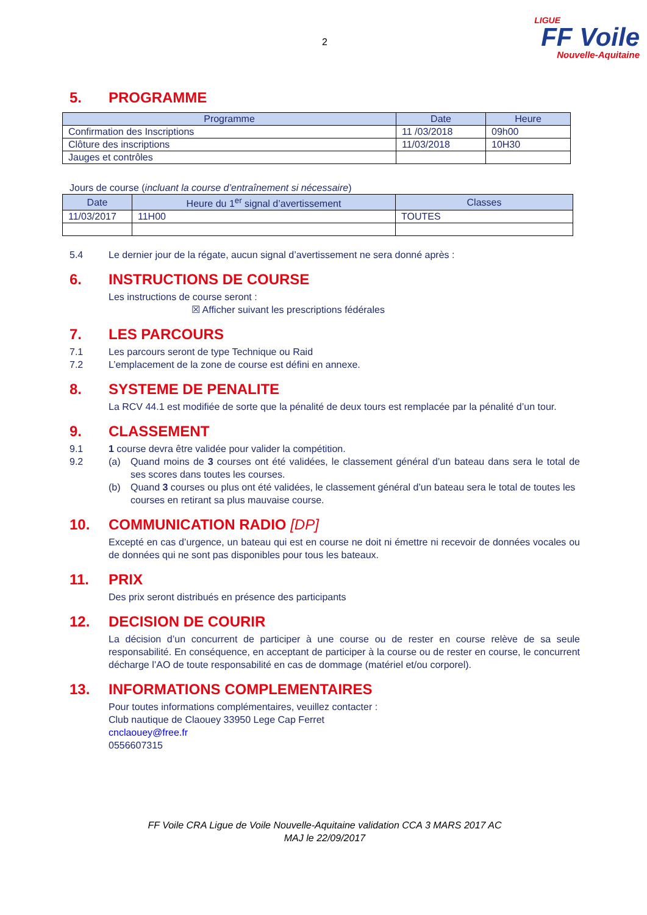2
LIGUE
FF Voile
Nouvelle-Aquitaine
5. PROGRAMME
| Programme | Date | Heure |
| --- | --- | --- |
| Confirmation des Inscriptions | 11 /03/2018 | 09h00 |
| Clôture des inscriptions | 11/03/2018 | 10H30 |
| Jauges et contrôles | | |
Jours de course (incluant la course d’entraînement si nécessaire)
| Date | Heure du 1<sup>er</sup> signal d’avertissement | Classes |
| --- | --- | --- |
| 11/03/2017 | 11H00 | TOUTES |
5.4 Le dernier jour de la régate, aucun signal d’avertissement ne sera donné après :
6. INSTRUCTIONS DE COURSE
Les instructions de course seront :
☒ Afficher suivant les prescriptions fédérales
7. LES PARCOURS
7.1 Les parcours seront de type Technique ou Raid
7.2 L’emplacement de la zone de course est défini en annexe.
8. SYSTEME DE PENALITE
La RCV 44.1 est modifiée de sorte que la pénalité de deux tours est remplacée par la pénalité d’un tour.
9. CLASSEMENT
9.1 1 course devra être validée pour valider la compétition.
9.2 (a) Quand moins de 3 courses ont été validées, le classement général d’un bateau dans sera le total de ses scores dans toutes les courses.
(b) Quand 3 courses ou plus ont été validées, le classement général d’un bateau sera le total de toutes les courses en retirant sa plus mauvaise course.
10. COMMUNICATION RADIO [DP]
Excepté en cas d’urgence, un bateau qui est en course ne doit ni émettre ni recevoir de données vocales ou de données qui ne sont pas disponibles pour tous les bateaux.
11. PRIX
Des prix seront distribués en présence des participants
12. DECISION DE COURIR
La décision d’un concurrent de participer à une course ou de rester en course relève de sa seule responsabilité. En conséquence, en acceptant de participer à la course ou de rester en course, le concurrent décharge l’AO de toute responsabilité en cas de dommage (matériel et/ou corporel).
13. INFORMATIONS COMPLEMENTAIRES
Pour toutes informations complémentaires, veuillez contacter :
Club nautique de Claouey 33950 Lege Cap Ferret
cnclaouey@free.fr
0556607315
FF Voile CRA Ligue de Voile Nouvelle-Aquitaine validation CCA 3 MARS 2017 AC
MAJ le 22/09/2017